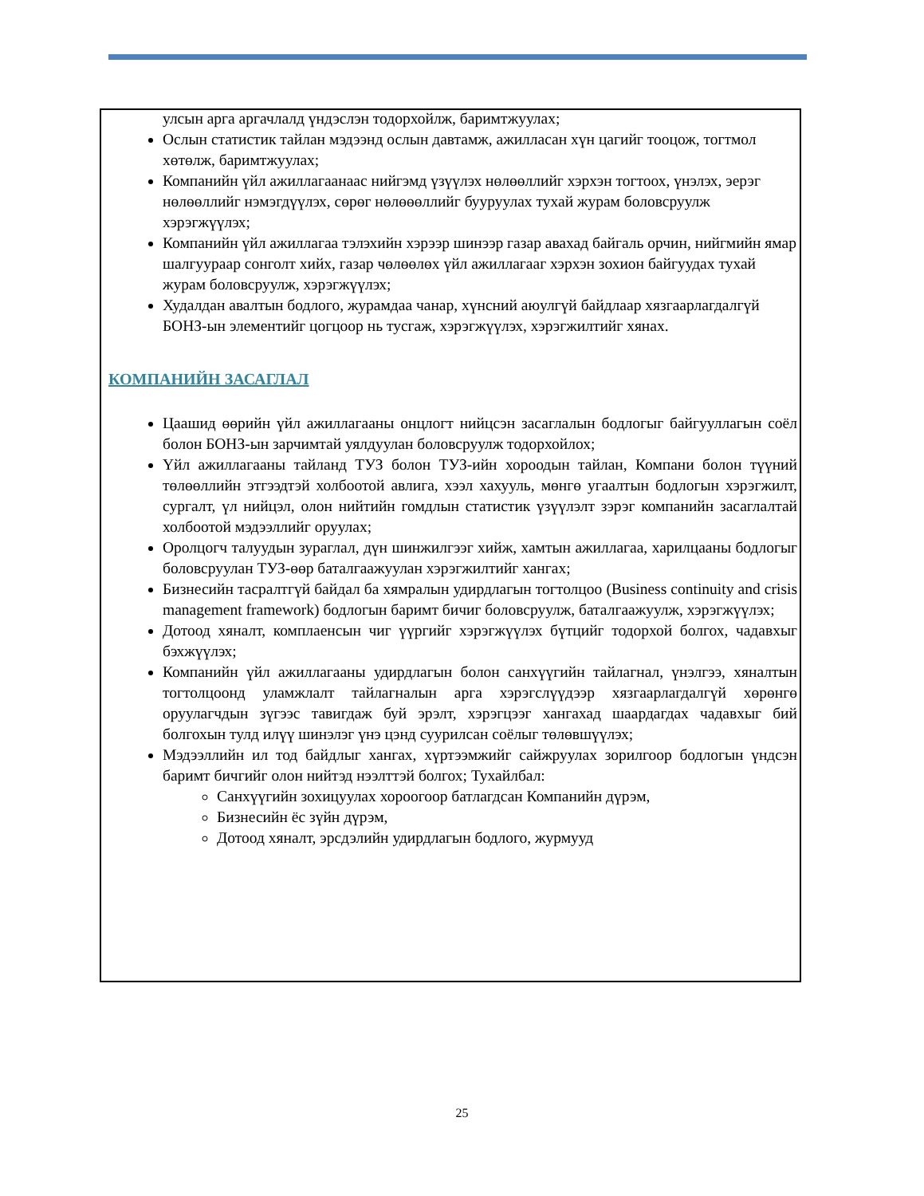улсын арга аргачлалд үндэслэн тодорхойлж, баримтжуулах;
Ослын статистик тайлан мэдээнд ослын давтамж, ажилласан хүн цагийг тооцож, тогтмол хөтөлж, баримтжуулах;
Компанийн үйл ажиллагаанаас нийгэмд үзүүлэх нөлөөллийг хэрхэн тогтоох, үнэлэх, эерэг нөлөөллийг нэмэгдүүлэх, сөрөг нөлөөөллийг бууруулах тухай журам боловсруулж хэрэгжүүлэх;
Компанийн үйл ажиллагаа тэлэхийн хэрээр шинээр газар авахад байгаль орчин, нийгмийн ямар шалгуураар сонголт хийх, газар чөлөөлөх үйл ажиллагааг хэрхэн зохион байгуудах тухай журам боловсруулж, хэрэгжүүлэх;
Худалдан авалтын бодлого, журамдаа чанар, хүнсний аюулгүй байдлаар хязгаарлагдалгүй БОНЗ-ын элементийг цогцоор нь тусгаж, хэрэгжүүлэх, хэрэгжилтийг хянах.
КОМПАНИЙН ЗАСАГЛАЛ
Цаашид өөрийн үйл ажиллагааны онцлогт нийцсэн засаглалын бодлогыг байгууллагын соёл болон БОНЗ-ын зарчимтай уялдуулан боловсруулж тодорхойлох;
Үйл ажиллагааны тайланд ТУЗ болон ТУЗ-ийн хороодын тайлан, Компани болон түүний төлөөллийн этгээдтэй холбоотой авлига, хээл хахууль, мөнгө угаалтын бодлогын хэрэгжилт, сургалт, үл нийцэл, олон нийтийн гомдлын статистик үзүүлэлт зэрэг компанийн засаглалтай холбоотой мэдээллийг оруулах;
Оролцогч талуудын зураглал, дүн шинжилгээг хийж, хамтын ажиллагаа, харилцааны бодлогыг боловсруулан ТУЗ-өөр баталгаажуулан хэрэгжилтийг хангах;
Бизнесийн тасралтгүй байдал ба хямралын удирдлагын тогтолцоо (Business continuity and crisis management framework) бодлогын баримт бичиг боловсруулж, баталгаажуулж, хэрэгжүүлэх;
Дотоод хяналт, комплаенсын чиг үүргийг хэрэгжүүлэх бүтцийг тодорхой болгох, чадавхыг бэхжүүлэх;
Компанийн үйл ажиллагааны удирдлагын болон санхүүгийн тайлагнал, үнэлгээ, хяналтын тогтолцоонд уламжлалт тайлагналын арга хэрэгслүүдээр хязгаарлагдалгүй хөрөнгө оруулагчдын зүгээс тавигдаж буй эрэлт, хэрэгцээг хангахад шаардагдах чадавхыг бий болгохын тулд илүү шинэлэг үнэ цэнд суурилсан соёлыг төлөвшүүлэх;
Мэдээллийн ил тод байдлыг хангах, хүртээмжийг сайжруулах зорилгоор бодлогын үндсэн баримт бичгийг олон нийтэд нээлттэй болгох; Тухайлбал:
Санхүүгийн зохицуулах хороогоор батлагдсан Компанийн дүрэм,
Бизнесийн ёс зүйн дүрэм,
Дотоод хяналт, эрсдэлийн удирдлагын бодлого, журмууд
25